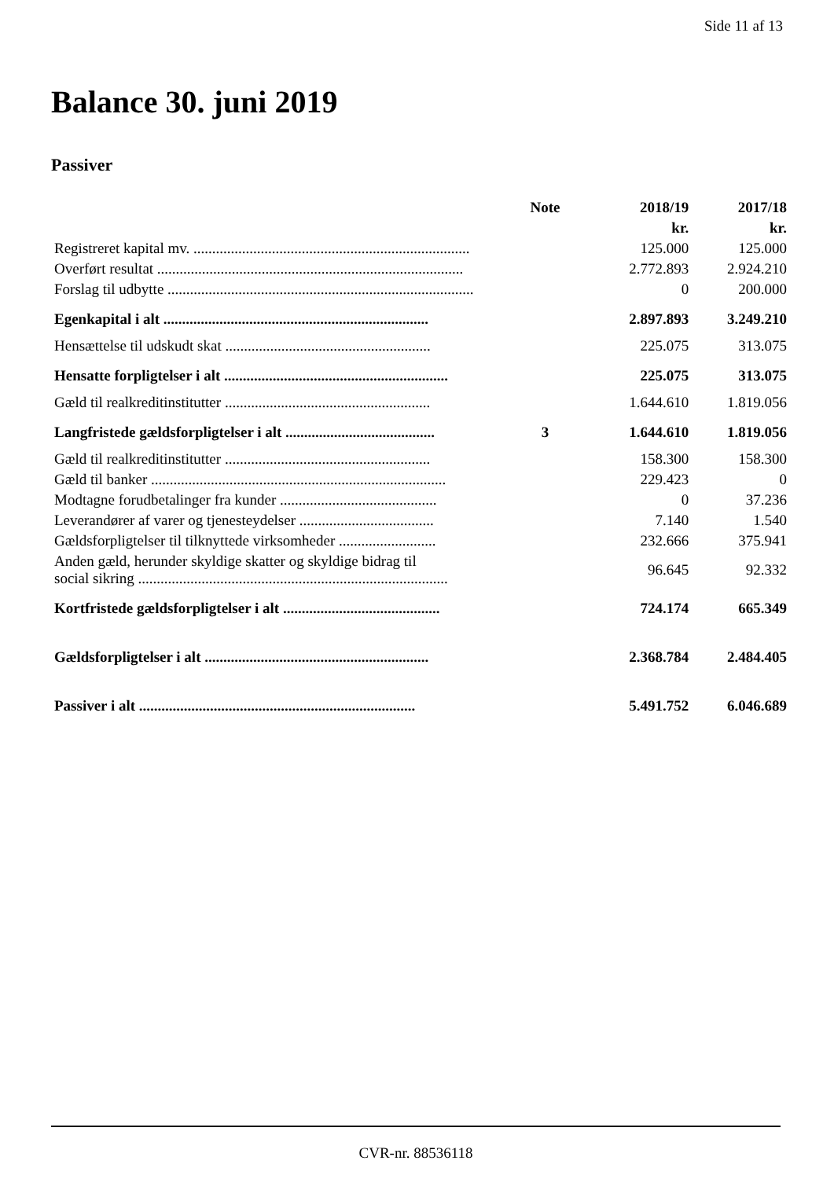Side 11 af 13
Balance 30. juni 2019
Passiver
| | Note | 2018/19 | 2017/18 |
| --- | --- | --- | --- |
| | | kr. | kr. |
| Registreret kapital mv. .......................................................................... | | 125.000 | 125.000 |
| Overført resultat .................................................................................. | | 2.772.893 | 2.924.210 |
| Forslag til udbytte .................................................................................. | | 0 | 200.000 |
| Egenkapital i alt ....................................................................... | | 2.897.893 | 3.249.210 |
| Hensættelse til udskudt skat ....................................................... | | 225.075 | 313.075 |
| Hensatte forpligtelser i alt ............................................................ | | 225.075 | 313.075 |
| Gæld til realkreditinstitutter ....................................................... | | 1.644.610 | 1.819.056 |
| Langfristede gældsforpligtelser i alt ........................................ | 3 | 1.644.610 | 1.819.056 |
| Gæld til realkreditinstitutter ....................................................... | | 158.300 | 158.300 |
| Gæld til banker ............................................................................... | | 229.423 | 0 |
| Modtagne forudbetalinger fra kunder .......................................... | | 0 | 37.236 |
| Leverandører af varer og tjenesteydelser .................................... | | 7.140 | 1.540 |
| Gældsforpligtelser til tilknyttede virksomheder .......................... | | 232.666 | 375.941 |
| Anden gæld, herunder skyldige skatter og skyldige bidrag til social sikring ................................................................................... | | 96.645 | 92.332 |
| Kortfristede gældsforpligtelser i alt .......................................... | | 724.174 | 665.349 |
| Gældsforpligtelser i alt ............................................................ | | 2.368.784 | 2.484.405 |
| Passiver i alt .......................................................................... | | 5.491.752 | 6.046.689 |
CVR-nr. 88536118